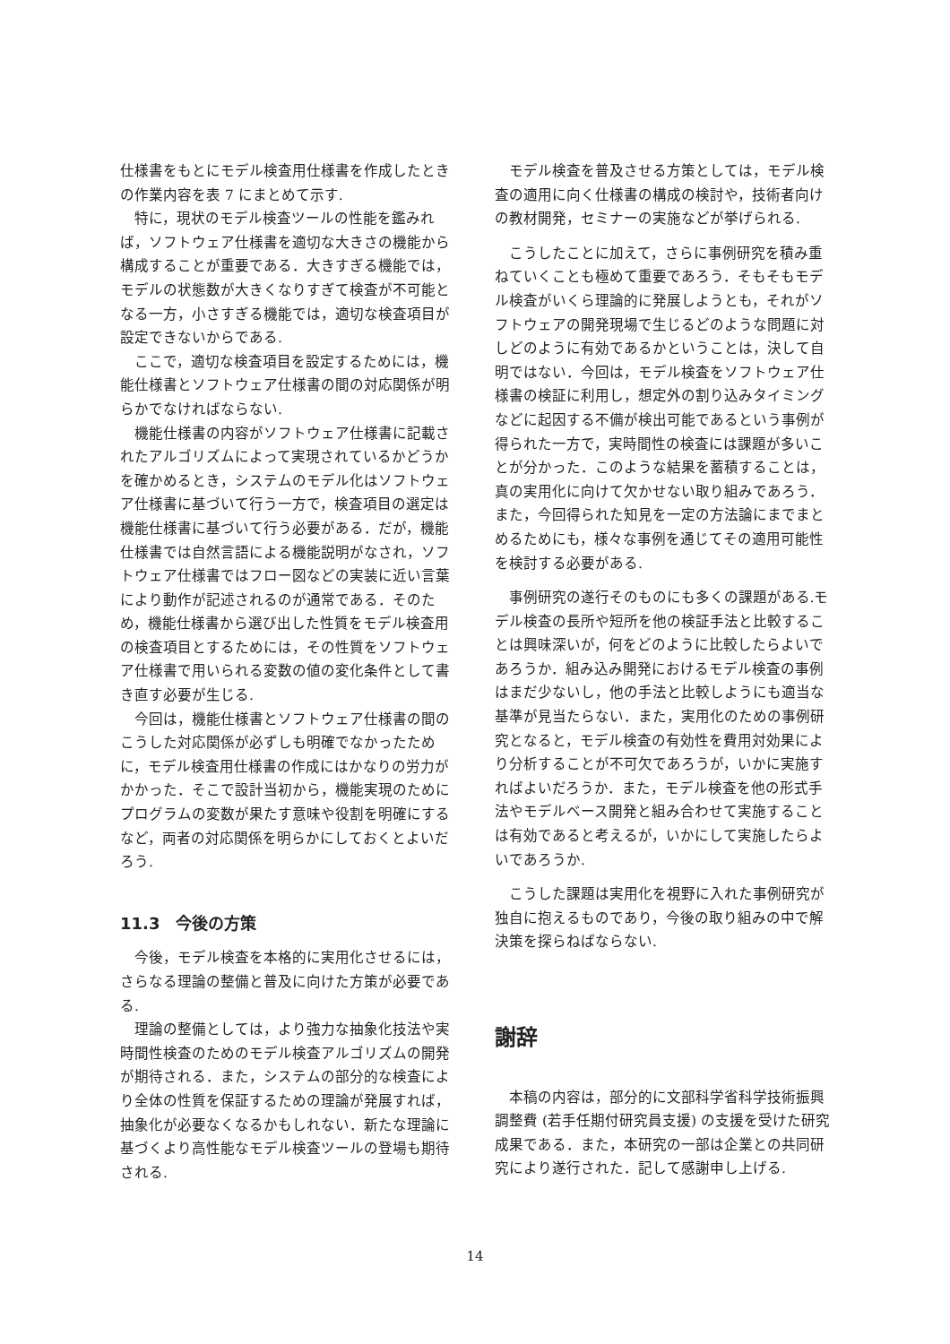仕様書をもとにモデル検査用仕様書を作成したときの作業内容を表 7 にまとめて示す.
特に，現状のモデル検査ツールの性能を鑑みれば，ソフトウェア仕様書を適切な大きさの機能から構成することが重要である．大きすぎる機能では，モデルの状態数が大きくなりすぎて検査が不可能となる一方，小さすぎる機能では，適切な検査項目が設定できないからである.
ここで，適切な検査項目を設定するためには，機能仕様書とソフトウェア仕様書の間の対応関係が明らかでなければならない.
機能仕様書の内容がソフトウェア仕様書に記載されたアルゴリズムによって実現されているかどうかを確かめるとき，システムのモデル化はソフトウェア仕様書に基づいて行う一方で，検査項目の選定は機能仕様書に基づいて行う必要がある．だが，機能仕様書では自然言語による機能説明がなされ，ソフトウェア仕様書ではフロー図などの実装に近い言葉により動作が記述されるのが通常である．そのため，機能仕様書から選び出した性質をモデル検査用の検査項目とするためには，その性質をソフトウェア仕様書で用いられる変数の値の変化条件として書き直す必要が生じる.
今回は，機能仕様書とソフトウェア仕様書の間のこうした対応関係が必ずしも明確でなかったために，モデル検査用仕様書の作成にはかなりの労力がかかった．そこで設計当初から，機能実現のためにプログラムの変数が果たす意味や役割を明確にするなど，両者の対応関係を明らかにしておくとよいだろう.
11.3　今後の方策
今後，モデル検査を本格的に実用化させるには，さらなる理論の整備と普及に向けた方策が必要である.
理論の整備としては，より強力な抽象化技法や実時間性検査のためのモデル検査アルゴリズムの開発が期待される．また，システムの部分的な検査により全体の性質を保証するための理論が発展すれば，抽象化が必要なくなるかもしれない．新たな理論に基づくより高性能なモデル検査ツールの登場も期待される.
モデル検査を普及させる方策としては，モデル検査の適用に向く仕様書の構成の検討や，技術者向けの教材開発，セミナーの実施などが挙げられる.
こうしたことに加えて，さらに事例研究を積み重ねていくことも極めて重要であろう．そもそもモデル検査がいくら理論的に発展しようとも，それがソフトウェアの開発現場で生じるどのような問題に対しどのように有効であるかということは，決して自明ではない．今回は，モデル検査をソフトウェア仕様書の検証に利用し，想定外の割り込みタイミングなどに起因する不備が検出可能であるという事例が得られた一方で，実時間性の検査には課題が多いことが分かった．このような結果を蓄積することは，真の実用化に向けて欠かせない取り組みであろう．また，今回得られた知見を一定の方法論にまでまとめるためにも，様々な事例を通じてその適用可能性を検討する必要がある.
事例研究の遂行そのものにも多くの課題がある.モデル検査の長所や短所を他の検証手法と比較することは興味深いが，何をどのように比較したらよいであろうか．組み込み開発におけるモデル検査の事例はまだ少ないし，他の手法と比較しようにも適当な基準が見当たらない．また，実用化のための事例研究となると，モデル検査の有効性を費用対効果により分析することが不可欠であろうが，いかに実施すればよいだろうか．また，モデル検査を他の形式手法やモデルベース開発と組み合わせて実施することは有効であると考えるが，いかにして実施したらよいであろうか.
こうした課題は実用化を視野に入れた事例研究が独自に抱えるものであり，今後の取り組みの中で解決策を探らねばならない.
謝辞
本稿の内容は，部分的に文部科学省科学技術振興調整費 (若手任期付研究員支援) の支援を受けた研究成果である．また，本研究の一部は企業との共同研究により遂行された．記して感謝申し上げる.
14